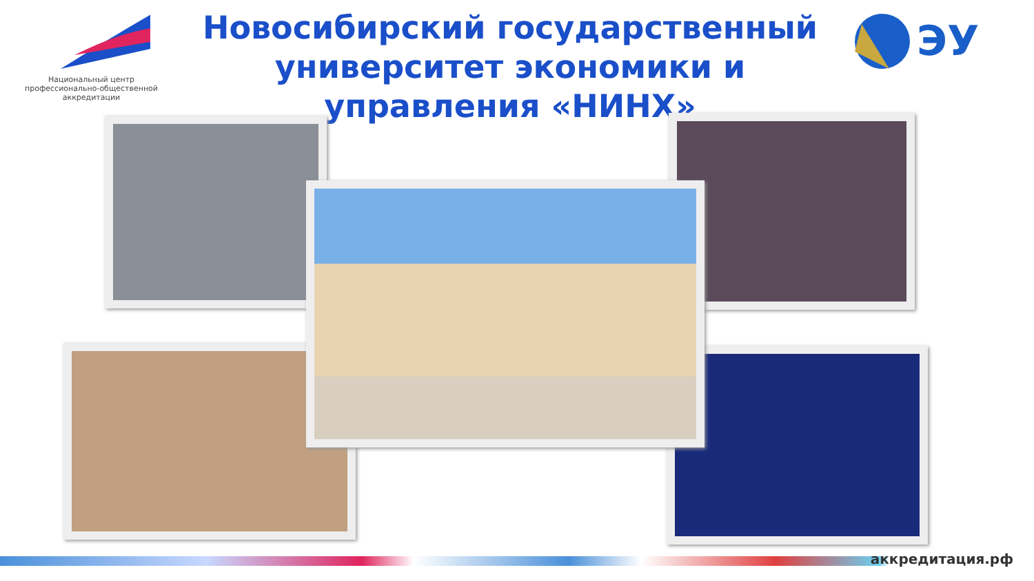Национальный центр профессионально-общественной аккредитации
Новосибирский государственный университет экономики и управления «НИНХ»
ЭУ
аккредитация.рф